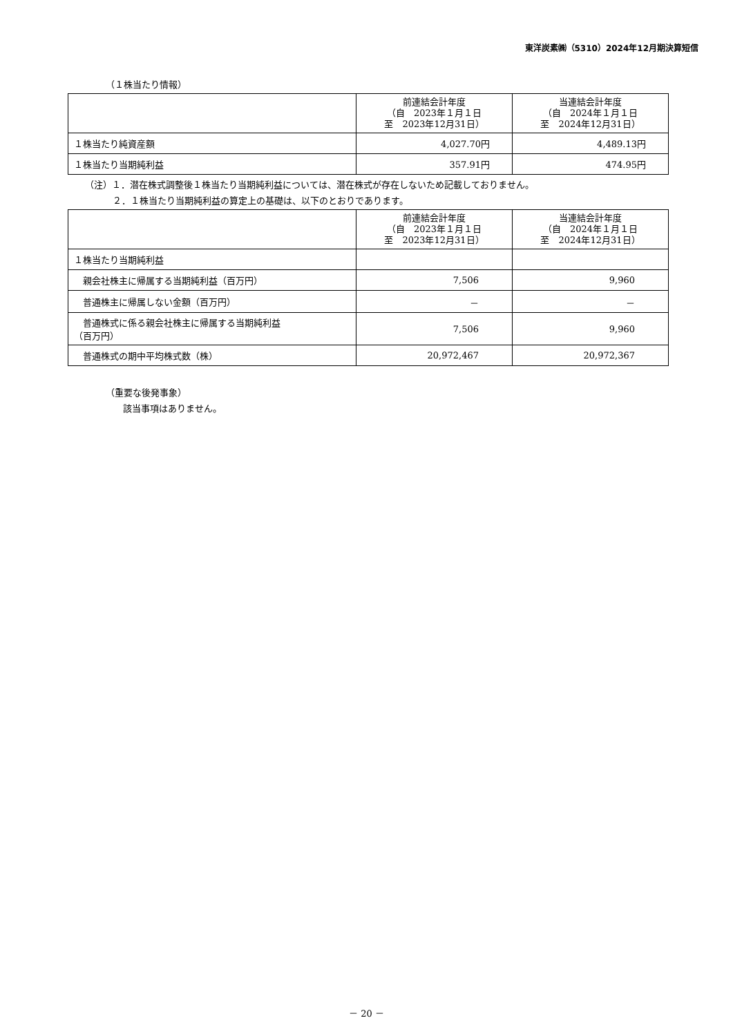東洋炭素㈱（5310）2024年12月期決算短信
（１株当たり情報）
| | 前連結会計年度 （自 2023年１月１日 至 2023年12月31日） | 当連結会計年度 （自 2024年１月１日 至 2024年12月31日） |
| --- | --- | --- |
| １株当たり純資産額 | 4,027.70円 | 4,489.13円 |
| １株当たり当期純利益 | 357.91円 | 474.95円 |
（注）１．潜在株式調整後１株当たり当期純利益については、潜在株式が存在しないため記載しておりません。
２．１株当たり当期純利益の算定上の基礎は、以下のとおりであります。
| | 前連結会計年度 （自 2023年１月１日 至 2023年12月31日） | 当連結会計年度 （自 2024年１月１日 至 2024年12月31日） |
| --- | --- | --- |
| １株当たり当期純利益 | | |
| 親会社株主に帰属する当期純利益（百万円） | 7,506 | 9,960 |
| 普通株主に帰属しない金額（百万円） | － | － |
| 普通株式に係る親会社株主に帰属する当期純利益 （百万円） | 7,506 | 9,960 |
| 普通株式の期中平均株式数（株） | 20,972,467 | 20,972,367 |
（重要な後発事象）
該当事項はありません。
－ 20 －